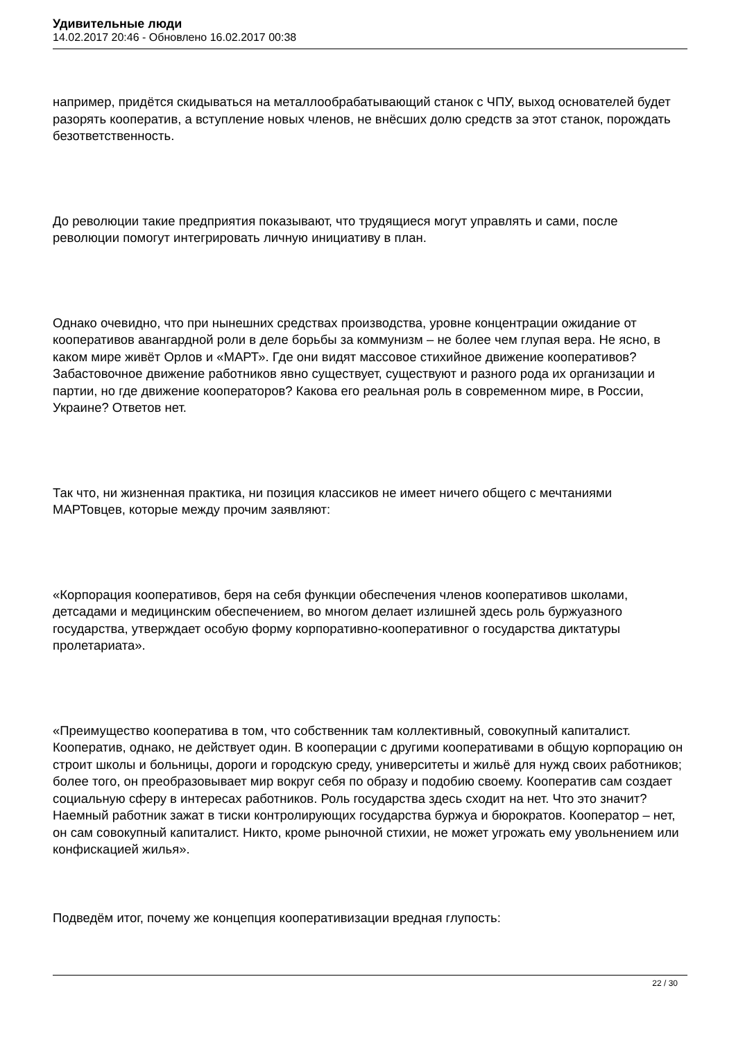Удивительные люди
14.02.2017 20:46 - Обновлено 16.02.2017 00:38
например, придётся скидываться на металлообрабатывающий станок с ЧПУ, выход основателей будет разорять кооператив, а вступление новых членов, не внёсших долю средств за этот станок, порождать безответственность.
До революции такие предприятия показывают, что трудящиеся могут управлять и сами, после революции помогут интегрировать личную инициативу в план.
Однако очевидно, что при нынешних средствах производства, уровне концентрации ожидание от кооперативов авангардной роли в деле борьбы за коммунизм – не более чем глупая вера. Не ясно, в каком мире живёт Орлов и «МАРТ». Где они видят массовое стихийное движение кооперативов? Забастовочное движение работников явно существует, существуют и разного рода их организации и партии, но где движение кооператоров? Какова его реальная роль в современном мире, в России, Украине? Ответов нет.
Так что, ни жизненная практика, ни позиция классиков не имеет ничего общего с мечтаниями МАРТовцев, которые между прочим заявляют:
«Корпорация кооперативов, беря на себя функции обеспечения членов кооперативов школами, детсадами и медицинским обеспечением, во многом делает излишней здесь роль буржуазного государства, утверждает особую форму корпоративно-кооперативног о государства диктатуры пролетариата».
«Преимущество кооператива в том, что собственник там коллективный, совокупный капиталист. Кооператив, однако, не действует один. В кооперации с другими кооперативами в общую корпорацию он строит школы и больницы, дороги и городскую среду, университеты и жильё для нужд своих работников; более того, он преобразовывает мир вокруг себя по образу и подобию своему. Кооператив сам создает социальную сферу в интересах работников. Роль государства здесь сходит на нет. Что это значит? Наемный работник зажат в тиски контролирующих государства буржуа и бюрократов. Кооператор – нет, он сам совокупный капиталист. Никто, кроме рыночной стихии, не может угрожать ему увольнением или конфискацией жилья».
Подведём итог, почему же концепция кооперативизации вредная глупость:
22 / 30